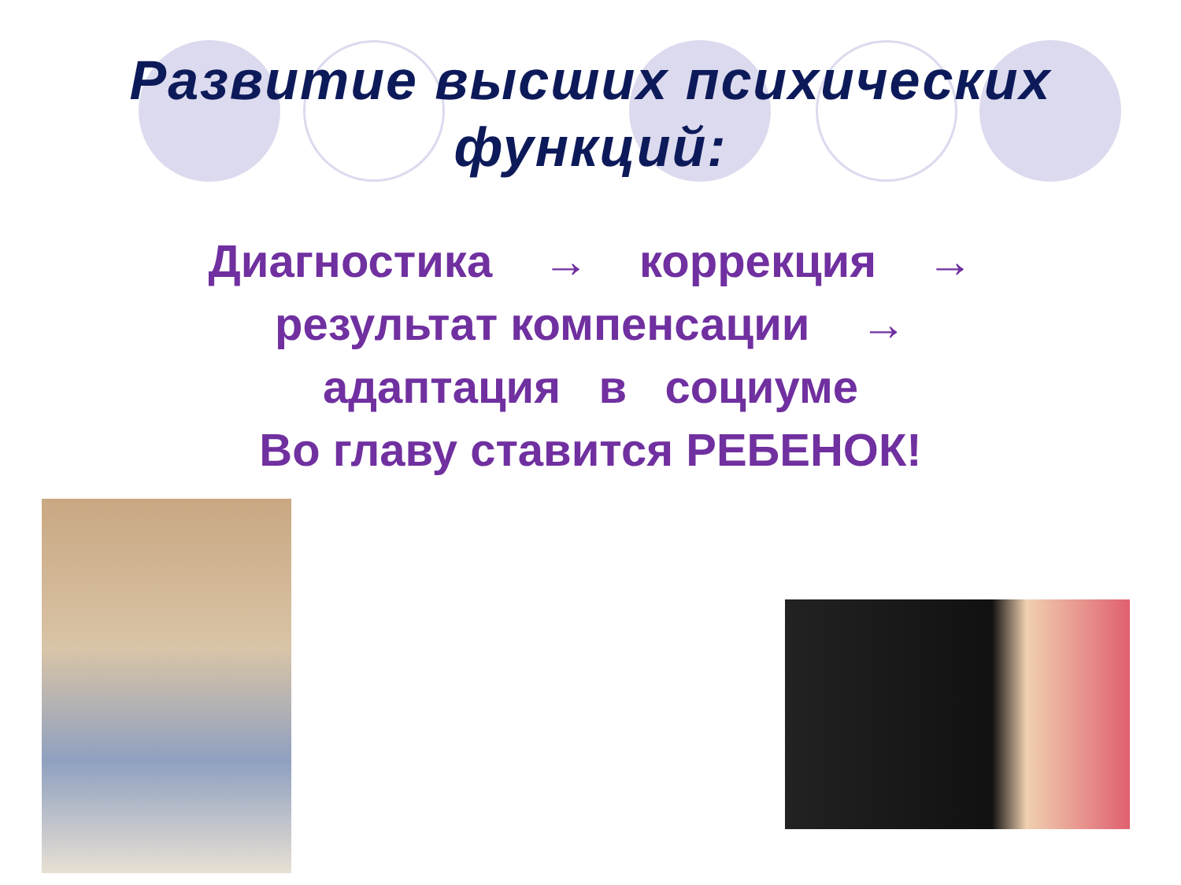Развитие высших психических
функций:
Диагностика → коррекция →
результат компенсации →
адаптация в социуме
Во главу ставится РЕБЕНОК!